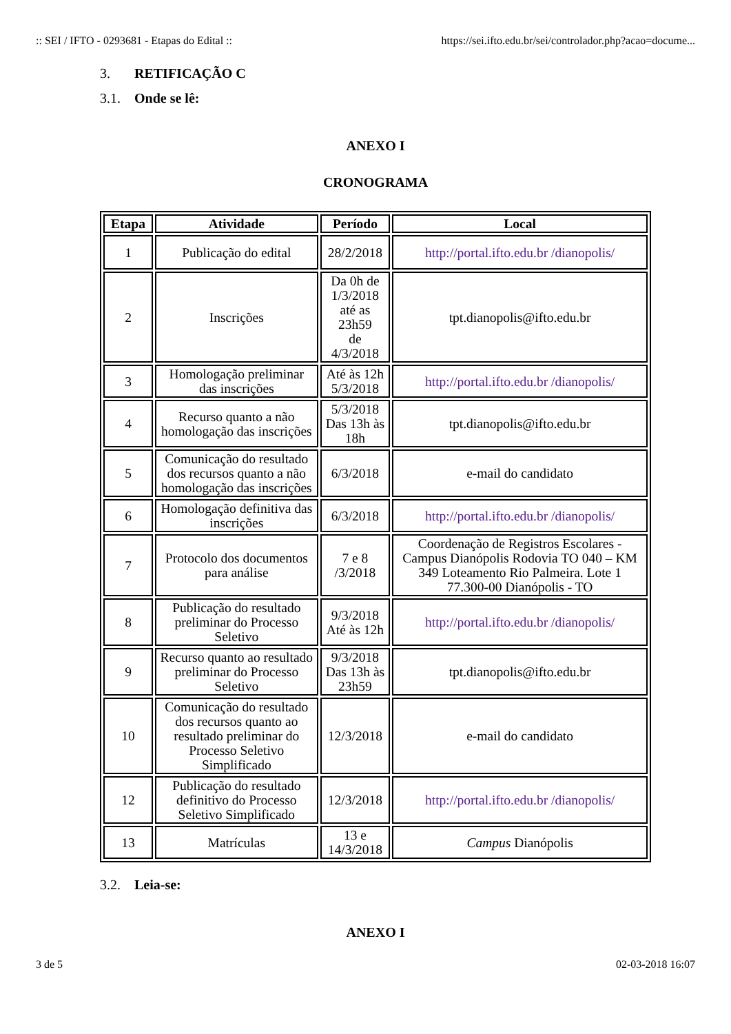:: SEI / IFTO - 0293681 - Etapas do Edital ::
https://sei.ifto.edu.br/sei/controlador.php?acao=docume...
3. RETIFICAÇÃO C
3.1. Onde se lê:
ANEXO I
CRONOGRAMA
| Etapa | Atividade | Período | Local |
| --- | --- | --- | --- |
| 1 | Publicação do edital | 28/2/2018 | http://portal.ifto.edu.br /dianopolis/ |
| 2 | Inscrições | Da 0h de 1/3/2018 até as 23h59 de 4/3/2018 | tpt.dianopolis@ifto.edu.br |
| 3 | Homologação preliminar das inscrições | Até às 12h 5/3/2018 | http://portal.ifto.edu.br /dianopolis/ |
| 4 | Recurso quanto a não homologação das inscrições | 5/3/2018 Das 13h às 18h | tpt.dianopolis@ifto.edu.br |
| 5 | Comunicação do resultado dos recursos quanto a não homologação das inscrições | 6/3/2018 | e-mail do candidato |
| 6 | Homologação definitiva das inscrições | 6/3/2018 | http://portal.ifto.edu.br /dianopolis/ |
| 7 | Protocolo dos documentos para análise | 7 e 8 /3/2018 | Coordenação de Registros Escolares - Campus Dianópolis Rodovia TO 040 – KM 349 Loteamento Rio Palmeira. Lote 1 77.300-00 Dianópolis - TO |
| 8 | Publicação do resultado preliminar do Processo Seletivo | 9/3/2018 Até às 12h | http://portal.ifto.edu.br /dianopolis/ |
| 9 | Recurso quanto ao resultado preliminar do Processo Seletivo | 9/3/2018 Das 13h às 23h59 | tpt.dianopolis@ifto.edu.br |
| 10 | Comunicação do resultado dos recursos quanto ao resultado preliminar do Processo Seletivo Simplificado | 12/3/2018 | e-mail do candidato |
| 12 | Publicação do resultado definitivo do Processo Seletivo Simplificado | 12/3/2018 | http://portal.ifto.edu.br /dianopolis/ |
| 13 | Matrículas | 13 e 14/3/2018 | Campus Dianópolis |
3.2. Leia-se:
ANEXO I
3 de 5 02-03-2018 16:07